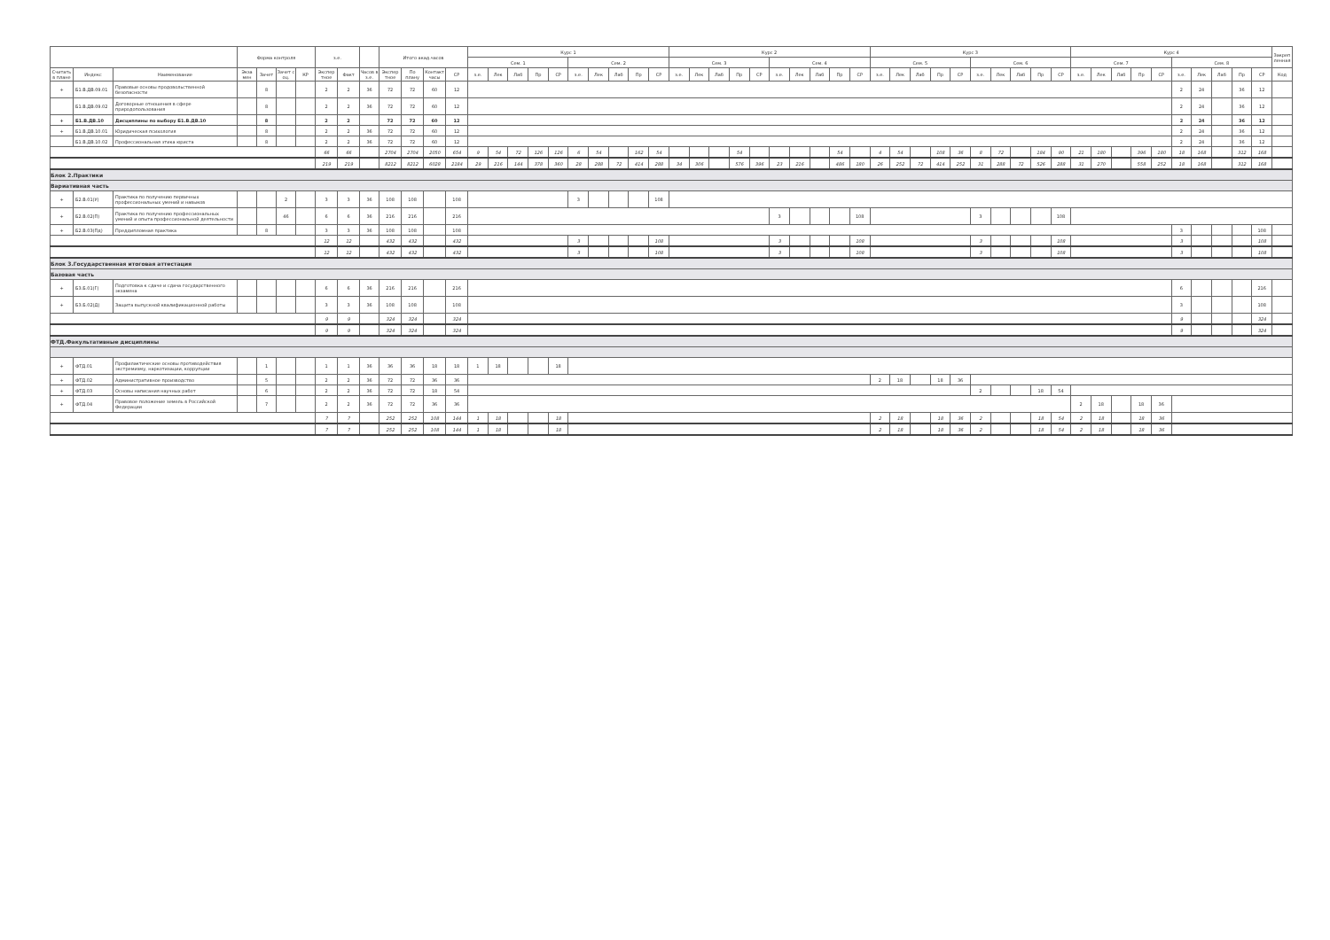| | | | Форма контроля | | | | з.е. | | | Итого акад.часов | | | | Курс 1 | | | | | | | | | | Курс 2 | | | | | | | | | | Курс 3 | | | | | | | | | | Курс 4 | | | | | | | | | | Закреп ленная |
| --- | --- | --- | --- | --- | --- | --- | --- | --- | --- | --- | --- | --- | --- | --- | --- | --- | --- | --- | --- | --- | --- | --- | --- | --- | --- | --- | --- | --- | --- | --- | --- | --- | --- | --- | --- | --- | --- | --- | --- | --- | --- | --- | --- | --- | --- | --- | --- | --- | --- | --- | --- | --- | --- | --- |
| | | | | | | | | | | | | | | Сем. 1 | | | | | Сем. 2 | | | | | Сем. 3 | | | | | Сем. 4 | | | | | Сем. 5 | | | | | Сем. 6 | | | | | Сем. 7 | | | | | Сем. 8 | | | | | |
| Считать в плане | Индекс | Наименование | Экза мен | Зачет | Зачет с оц. | КР | Экспер тное | Факт | Часов в з.е. | Экспер тное | По плану | Контакт часы | СР | з.е. | Лек | Лаб | Пр | СР | з.е. | Лек | Лаб | Пр | СР | з.е. | Лек | Лаб | Пр | СР | з.е. | Лек | Лаб | Пр | СР | з.е. | Лек | Лаб | Пр | СР | з.е. | Лек | Лаб | Пр | СР | з.е. | Лек | Лаб | Пр | СР | з.е. | Лек | Лаб | Пр | СР | Код |
| + | Б1.В.ДВ.09.01 | Правовые основы продовольственной безопасности | | 8 | | | 2 | 2 | 36 | 72 | 72 | 60 | 12 | | | | | | | | | | | | | | | | | | | | | | | | | | | | | | | | | | | | 2 | 24 | | 36 | 12 | |
| | Б1.В.ДВ.09.02 | Договорные отношения в сфере природопользования | | 8 | | | 2 | 2 | 36 | 72 | 72 | 60 | 12 | | | | | | | | | | | | | | | | | | | | | | | | | | | | | | | | | | | | 2 | 24 | | 36 | 12 | |
| + | Б1.В.ДВ.10 | Дисциплины по выбору Б1.В.ДВ.10 | | 8 | | | 2 | 2 | | 72 | 72 | 60 | 12 | | | | | | | | | | | | | | | | | | | | | | | | | | | | | | | | | | | | 2 | 24 | | 36 | 12 | |
| + | Б1.В.ДВ.10.01 | Юридическая психология | | 8 | | | 2 | 2 | 36 | 72 | 72 | 60 | 12 | | | | | | | | | | | | | | | | | | | | | | | | | | | | | | | | | | | | 2 | 24 | | 36 | 12 | |
| | Б1.В.ДВ.10.02 | Профессиональная этика юриста | | 8 | | | 2 | 2 | 36 | 72 | 72 | 60 | 12 | | | | | | | | | | | | | | | | | | | | | | | | | | | | | | | | | | | | 2 | 24 | | 36 | 12 | |
| | | | | | | | 66 | 66 | | 2704 | 2704 | 2050 | 654 | 9 | 54 | 72 | 126 | 126 | 6 | 54 | | 162 | 54 | | | | 54 | | | | | 54 | | 4 | 54 | | 108 | 36 | 8 | 72 | | 184 | 90 | 21 | 180 | | 396 | 180 | 18 | 168 | | 312 | 168 | |
| | | | | | | | 219 | 219 | | 8212 | 8212 | 6028 | 2184 | 29 | 216 | 144 | 378 | 360 | 28 | 288 | 72 | 414 | 288 | 34 | 306 | | 576 | 396 | 23 | 216 | | 486 | 180 | 26 | 252 | 72 | 414 | 252 | 31 | 288 | 72 | 526 | 288 | 31 | 270 | | 558 | 252 | 18 | 168 | | 312 | 168 | |
| Блок 2.Практики | | | | | | | | | | | | | | | | | | | | | | | | | | | | | | | | | | | | | | | | | | | | | | | | | | | | | | |
| Вариативная часть | | | | | | | | | | | | | | | | | | | | | | | | | | | | | | | | | | | | | | | | | | | | | | | | | | | | | | |
| + | Б2.В.01(У) | Практика по получению первичных профессиональных умений и навыков | | | 2 | | 3 | 3 | 36 | 108 | 108 | | 108 | | | | | | 3 | | | | 108 | | | | | | | | | | | | | | | | | | | | | | | | | | | | | | | |
| + | Б2.В.02(П) | Практика по получению профессиональных умений и опыта профессиональной деятельности | | | 46 | | 6 | 6 | 36 | 216 | 216 | | 216 | | | | | | | | | | | | | | | | 3 | | | | 108 | | | | | | 3 | | | | 108 | | | | | | | | | | | |
| + | Б2.В.03(Пд) | Преддипломная практика | | 8 | | | 3 | 3 | 36 | 108 | 108 | | 108 | | | | | | | | | | | | | | | | | | | | | | | | | | | | | | | | | | | | 3 | | | | 108 | |
| | | | | | | | 12 | 12 | | 432 | 432 | | 432 | | | | | | 3 | | | | 108 | | | | | | 3 | | | | 108 | | | | | | 3 | | | | 108 | | | | | | 3 | | | | 108 | |
| | | | | | | | 12 | 12 | | 432 | 432 | | 432 | | | | | | 3 | | | | 108 | | | | | | 3 | | | | 108 | | | | | | 3 | | | | 108 | | | | | | 3 | | | | 108 | |
| Блок 3.Государственная итоговая аттестация | | | | | | | | | | | | | | | | | | | | | | | | | | | | | | | | | | | | | | | | | | | | | | | | | | | | | | |
| Базовая часть | | | | | | | | | | | | | | | | | | | | | | | | | | | | | | | | | | | | | | | | | | | | | | | | | | | | | | |
| + | Б3.Б.01(Г) | Подготовка к сдаче и сдача государственного экзамена | | | | | 6 | 6 | 36 | 216 | 216 | | 216 | | | | | | | | | | | | | | | | | | | | | | | | | | | | | | | | | | | | 6 | | | | 216 | |
| + | Б3.Б.02(Д) | Защита выпускной квалификационной работы | | | | | 3 | 3 | 36 | 108 | 108 | | 108 | | | | | | | | | | | | | | | | | | | | | | | | | | | | | | | | | | | | 3 | | | | 108 | |
| | | | | | | | 9 | 9 | | 324 | 324 | | 324 | | | | | | | | | | | | | | | | | | | | | | | | | | | | | | | | | | | | 9 | | | | 324 | |
| | | | | | | | 9 | 9 | | 324 | 324 | | 324 | | | | | | | | | | | | | | | | | | | | | | | | | | | | | | | | | | | | 9 | | | | 324 | |
| ФТД.Факультативные дисциплины | | | | | | | | | | | | | | | | | | | | | | | | | | | | | | | | | | | | | | | | | | | | | | | | | | | | | | |
| + | ФТД.01 | Профилактические основы противодействия экстремизму, наркотизации, коррупции | | 1 | | | 1 | 1 | 36 | 36 | 36 | 18 | 18 | 1 | 18 | | | 18 | | | | | | | | | | | | | | | | | | | | | | | | | | | | | | | | | | | | |
| + | ФТД.02 | Административное производство | | 5 | | | 2 | 2 | 36 | 72 | 72 | 36 | 36 | | | | | | | | | | | | | | | | | | | | | 2 | 18 | | 18 | 36 | | | | | | | | | | | | | | | | |
| + | ФТД.03 | Основы написания научных работ | | 6 | | | 2 | 2 | 36 | 72 | 72 | 18 | 54 | | | | | | | | | | | | | | | | | | | | | | | | | | 2 | | | 18 | 54 | | | | | | | | | | | |
| + | ФТД.04 | Правовое положение земель в Российской Федерации | | 7 | | | 2 | 2 | 36 | 72 | 72 | 36 | 36 | | | | | | | | | | | | | | | | | | | | | | | | | | | | | | | 2 | 18 | | 18 | 36 | | | | | | |
| | | | | | | | 7 | 7 | | 252 | 252 | 108 | 144 | 1 | 18 | | | 18 | | | | | | | | | | | | | | | | 2 | 18 | | 18 | 36 | 2 | | | 18 | 54 | 2 | 18 | | 18 | 36 | | | | | | |
| | | | | | | | 7 | 7 | | 252 | 252 | 108 | 144 | 1 | 18 | | | 18 | | | | | | | | | | | | | | | | 2 | 18 | | 18 | 36 | 2 | | | 18 | 54 | 2 | 18 | | 18 | 36 | | | | | | |